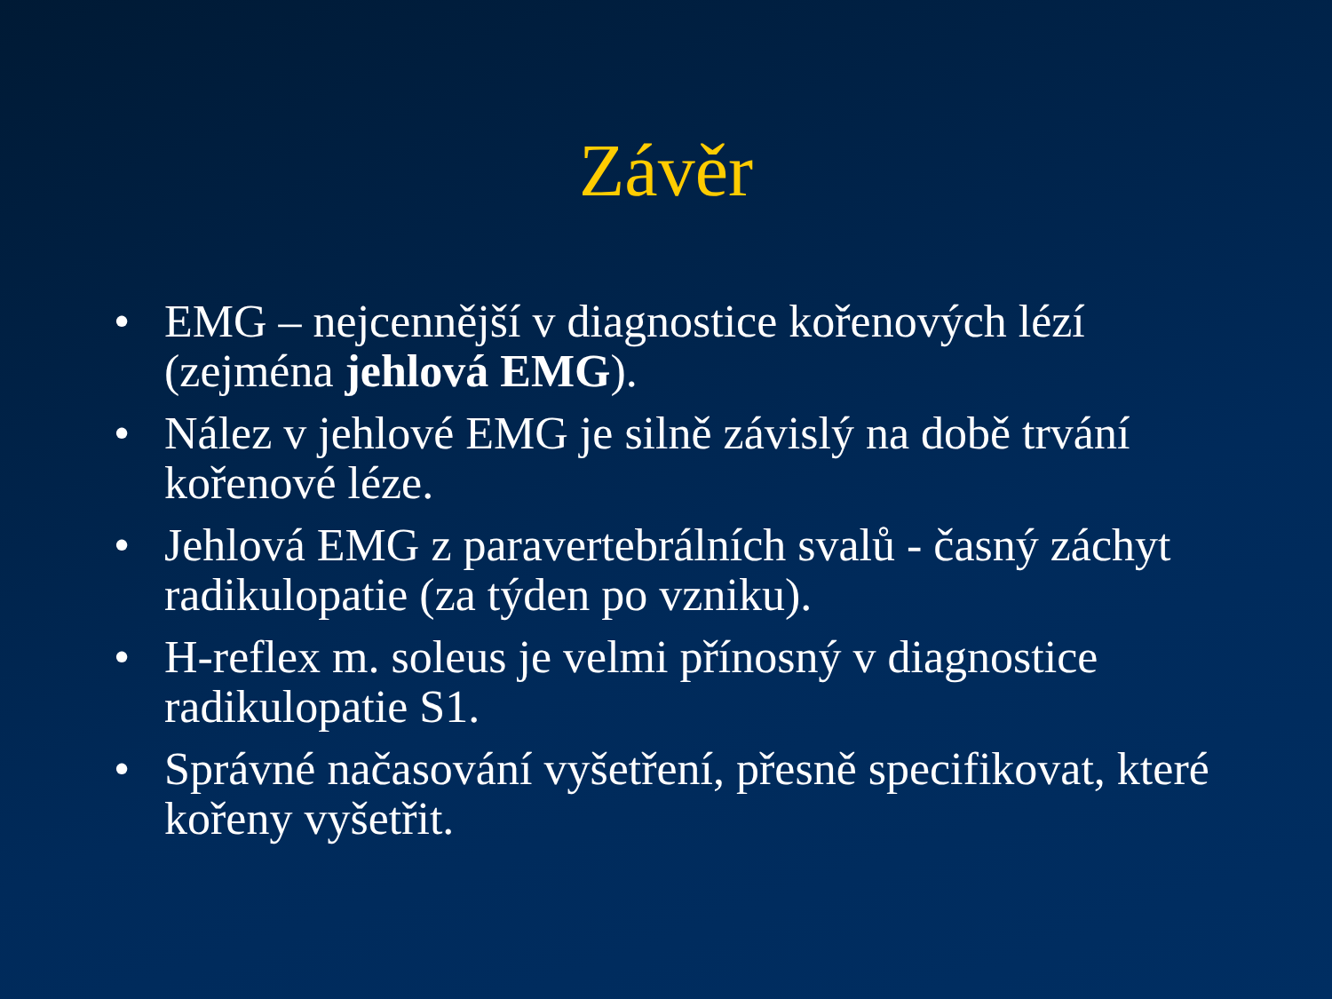Závěr
• EMG – nejcennější v diagnostice kořenových lézí (zejména jehlová EMG).
• Nález v jehlové EMG je silně závislý na době trvání kořenové léze.
• Jehlová EMG z paravertebrálních svalů - časný záchyt radikulopatie (za týden po vzniku).
• H-reflex m. soleus je velmi přínosný v diagnostice radikulopatie S1.
• Správné načasování vyšetření, přesně specifikovat, které kořeny vyšetřit.